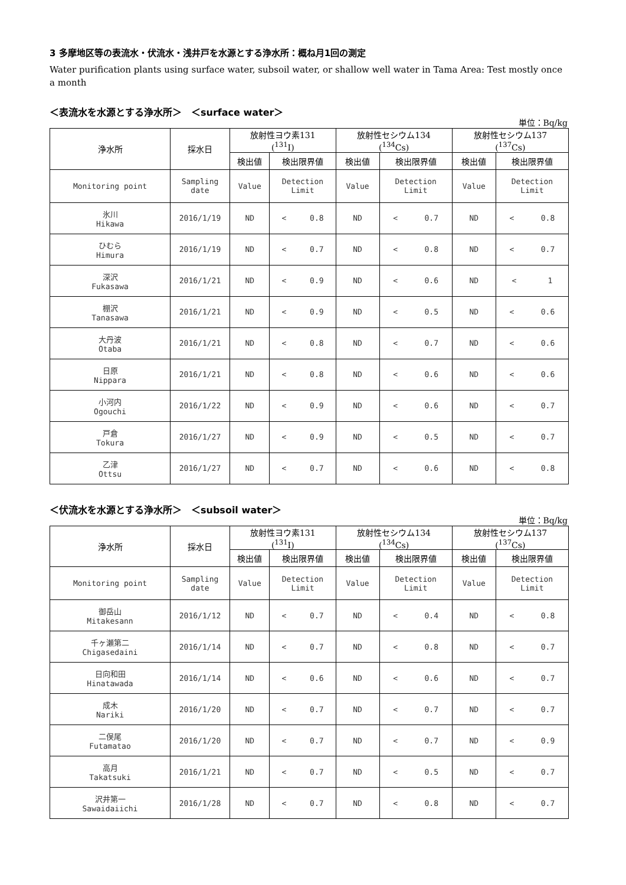3 多摩地区等の表流水・伏流水・浅井戸を水源とする浄水所：概ね月1回の測定
Water purification plants using surface water, subsoil water, or shallow well water in Tama Area: Test mostly once a month
＜表流水を水源とする浄水所＞　＜surface water＞
単位：Bq/kg
| 浄水所 | 採水日 | 放射性ヨウ素131 (<sup>131</sup>I) | | 放射性セシウム134 (<sup>134</sup>Cs) | | 放射性セシウム137 (<sup>137</sup>Cs) | |
| --- | --- | --- | --- | --- | --- | --- | --- |
| | | 検出値 | 検出限界値 | 検出値 | 検出限界値 | 検出値 | 検出限界値 |
| Monitoring point | Sampling date | Value | Detection Limit | Value | Detection Limit | Value | Detection Limit |
| 氷川 Hikawa | 2016/1/19 | ND | < 0.8 | ND | < 0.7 | ND | < 0.8 |
| ひむら Himura | 2016/1/19 | ND | < 0.7 | ND | < 0.8 | ND | < 0.7 |
| 深沢 Fukasawa | 2016/1/21 | ND | < 0.9 | ND | < 0.6 | ND | < 1 |
| 棚沢 Tanasawa | 2016/1/21 | ND | < 0.9 | ND | < 0.5 | ND | < 0.6 |
| 大丹波 Otaba | 2016/1/21 | ND | < 0.8 | ND | < 0.7 | ND | < 0.6 |
| 日原 Nippara | 2016/1/21 | ND | < 0.8 | ND | < 0.6 | ND | < 0.6 |
| 小河内 Ogouchi | 2016/1/22 | ND | < 0.9 | ND | < 0.6 | ND | < 0.7 |
| 戸倉 Tokura | 2016/1/27 | ND | < 0.9 | ND | < 0.5 | ND | < 0.7 |
| 乙津 Ottsu | 2016/1/27 | ND | < 0.7 | ND | < 0.6 | ND | < 0.8 |
＜伏流水を水源とする浄水所＞　＜subsoil water＞
単位：Bq/kg
| 浄水所 | 採水日 | 放射性ヨウ素131 (<sup>131</sup>I) | | 放射性セシウム134 (<sup>134</sup>Cs) | | 放射性セシウム137 (<sup>137</sup>Cs) | |
| --- | --- | --- | --- | --- | --- | --- | --- |
| | | 検出値 | 検出限界値 | 検出値 | 検出限界値 | 検出値 | 検出限界値 |
| Monitoring point | Sampling date | Value | Detection Limit | Value | Detection Limit | Value | Detection Limit |
| 御岳山 Mitakesann | 2016/1/12 | ND | < 0.7 | ND | < 0.4 | ND | < 0.8 |
| 千ヶ瀬第二 Chigasedaini | 2016/1/14 | ND | < 0.7 | ND | < 0.8 | ND | < 0.7 |
| 日向和田 Hinatawada | 2016/1/14 | ND | < 0.6 | ND | < 0.6 | ND | < 0.7 |
| 成木 Nariki | 2016/1/20 | ND | < 0.7 | ND | < 0.7 | ND | < 0.7 |
| 二俣尾 Futamatao | 2016/1/20 | ND | < 0.7 | ND | < 0.7 | ND | < 0.9 |
| 高月 Takatsuki | 2016/1/21 | ND | < 0.7 | ND | < 0.5 | ND | < 0.7 |
| 沢井第一 Sawaidaiichi | 2016/1/28 | ND | < 0.7 | ND | < 0.8 | ND | < 0.7 |